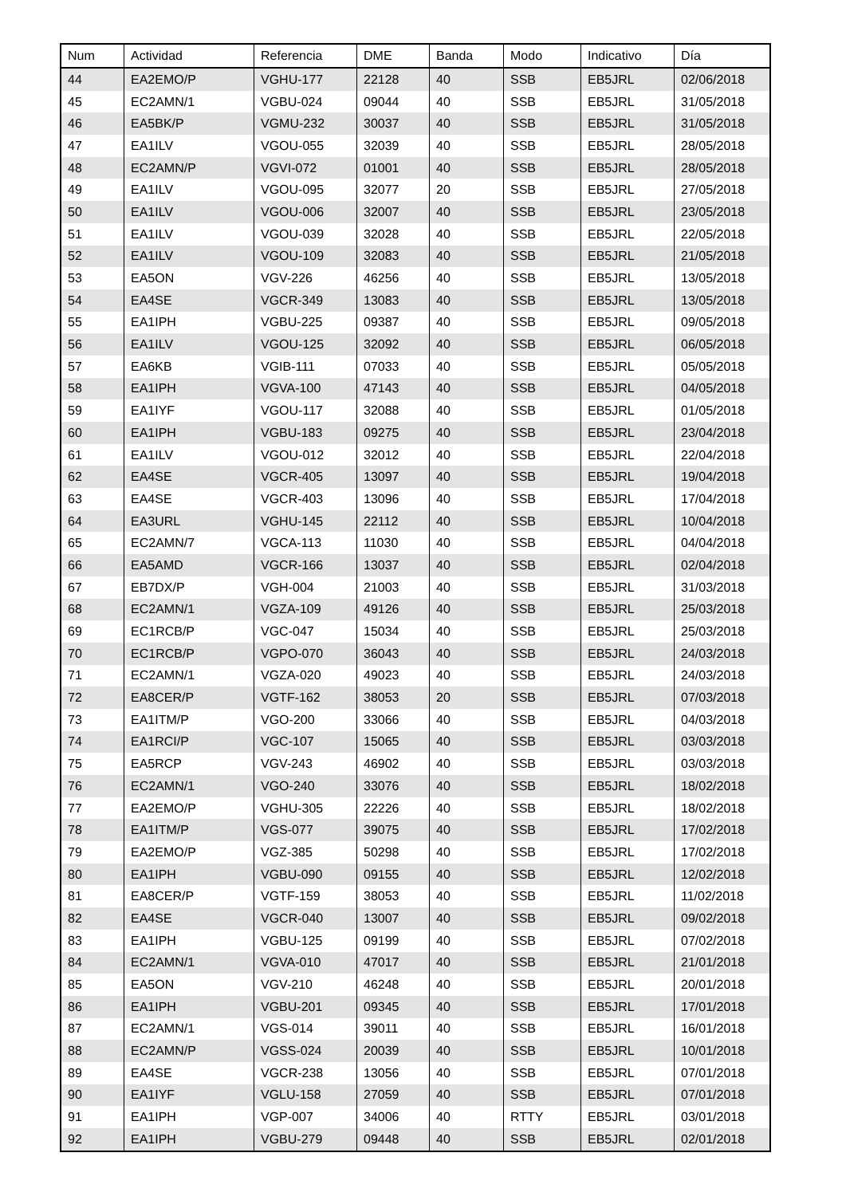| Num | Actividad | Referencia | DME | Banda | Modo | Indicativo | Día |
| --- | --- | --- | --- | --- | --- | --- | --- |
| 44 | EA2EMO/P | VGHU-177 | 22128 | 40 | SSB | EB5JRL | 02/06/2018 |
| 45 | EC2AMN/1 | VGBU-024 | 09044 | 40 | SSB | EB5JRL | 31/05/2018 |
| 46 | EA5BK/P | VGMU-232 | 30037 | 40 | SSB | EB5JRL | 31/05/2018 |
| 47 | EA1ILV | VGOU-055 | 32039 | 40 | SSB | EB5JRL | 28/05/2018 |
| 48 | EC2AMN/P | VGVI-072 | 01001 | 40 | SSB | EB5JRL | 28/05/2018 |
| 49 | EA1ILV | VGOU-095 | 32077 | 20 | SSB | EB5JRL | 27/05/2018 |
| 50 | EA1ILV | VGOU-006 | 32007 | 40 | SSB | EB5JRL | 23/05/2018 |
| 51 | EA1ILV | VGOU-039 | 32028 | 40 | SSB | EB5JRL | 22/05/2018 |
| 52 | EA1ILV | VGOU-109 | 32083 | 40 | SSB | EB5JRL | 21/05/2018 |
| 53 | EA5ON | VGV-226 | 46256 | 40 | SSB | EB5JRL | 13/05/2018 |
| 54 | EA4SE | VGCR-349 | 13083 | 40 | SSB | EB5JRL | 13/05/2018 |
| 55 | EA1IPH | VGBU-225 | 09387 | 40 | SSB | EB5JRL | 09/05/2018 |
| 56 | EA1ILV | VGOU-125 | 32092 | 40 | SSB | EB5JRL | 06/05/2018 |
| 57 | EA6KB | VGIB-111 | 07033 | 40 | SSB | EB5JRL | 05/05/2018 |
| 58 | EA1IPH | VGVA-100 | 47143 | 40 | SSB | EB5JRL | 04/05/2018 |
| 59 | EA1IYF | VGOU-117 | 32088 | 40 | SSB | EB5JRL | 01/05/2018 |
| 60 | EA1IPH | VGBU-183 | 09275 | 40 | SSB | EB5JRL | 23/04/2018 |
| 61 | EA1ILV | VGOU-012 | 32012 | 40 | SSB | EB5JRL | 22/04/2018 |
| 62 | EA4SE | VGCR-405 | 13097 | 40 | SSB | EB5JRL | 19/04/2018 |
| 63 | EA4SE | VGCR-403 | 13096 | 40 | SSB | EB5JRL | 17/04/2018 |
| 64 | EA3URL | VGHU-145 | 22112 | 40 | SSB | EB5JRL | 10/04/2018 |
| 65 | EC2AMN/7 | VGCA-113 | 11030 | 40 | SSB | EB5JRL | 04/04/2018 |
| 66 | EA5AMD | VGCR-166 | 13037 | 40 | SSB | EB5JRL | 02/04/2018 |
| 67 | EB7DX/P | VGH-004 | 21003 | 40 | SSB | EB5JRL | 31/03/2018 |
| 68 | EC2AMN/1 | VGZA-109 | 49126 | 40 | SSB | EB5JRL | 25/03/2018 |
| 69 | EC1RCB/P | VGC-047 | 15034 | 40 | SSB | EB5JRL | 25/03/2018 |
| 70 | EC1RCB/P | VGPO-070 | 36043 | 40 | SSB | EB5JRL | 24/03/2018 |
| 71 | EC2AMN/1 | VGZA-020 | 49023 | 40 | SSB | EB5JRL | 24/03/2018 |
| 72 | EA8CER/P | VGTF-162 | 38053 | 20 | SSB | EB5JRL | 07/03/2018 |
| 73 | EA1ITM/P | VGO-200 | 33066 | 40 | SSB | EB5JRL | 04/03/2018 |
| 74 | EA1RCI/P | VGC-107 | 15065 | 40 | SSB | EB5JRL | 03/03/2018 |
| 75 | EA5RCP | VGV-243 | 46902 | 40 | SSB | EB5JRL | 03/03/2018 |
| 76 | EC2AMN/1 | VGO-240 | 33076 | 40 | SSB | EB5JRL | 18/02/2018 |
| 77 | EA2EMO/P | VGHU-305 | 22226 | 40 | SSB | EB5JRL | 18/02/2018 |
| 78 | EA1ITM/P | VGS-077 | 39075 | 40 | SSB | EB5JRL | 17/02/2018 |
| 79 | EA2EMO/P | VGZ-385 | 50298 | 40 | SSB | EB5JRL | 17/02/2018 |
| 80 | EA1IPH | VGBU-090 | 09155 | 40 | SSB | EB5JRL | 12/02/2018 |
| 81 | EA8CER/P | VGTF-159 | 38053 | 40 | SSB | EB5JRL | 11/02/2018 |
| 82 | EA4SE | VGCR-040 | 13007 | 40 | SSB | EB5JRL | 09/02/2018 |
| 83 | EA1IPH | VGBU-125 | 09199 | 40 | SSB | EB5JRL | 07/02/2018 |
| 84 | EC2AMN/1 | VGVA-010 | 47017 | 40 | SSB | EB5JRL | 21/01/2018 |
| 85 | EA5ON | VGV-210 | 46248 | 40 | SSB | EB5JRL | 20/01/2018 |
| 86 | EA1IPH | VGBU-201 | 09345 | 40 | SSB | EB5JRL | 17/01/2018 |
| 87 | EC2AMN/1 | VGS-014 | 39011 | 40 | SSB | EB5JRL | 16/01/2018 |
| 88 | EC2AMN/P | VGSS-024 | 20039 | 40 | SSB | EB5JRL | 10/01/2018 |
| 89 | EA4SE | VGCR-238 | 13056 | 40 | SSB | EB5JRL | 07/01/2018 |
| 90 | EA1IYF | VGLU-158 | 27059 | 40 | SSB | EB5JRL | 07/01/2018 |
| 91 | EA1IPH | VGP-007 | 34006 | 40 | RTTY | EB5JRL | 03/01/2018 |
| 92 | EA1IPH | VGBU-279 | 09448 | 40 | SSB | EB5JRL | 02/01/2018 |